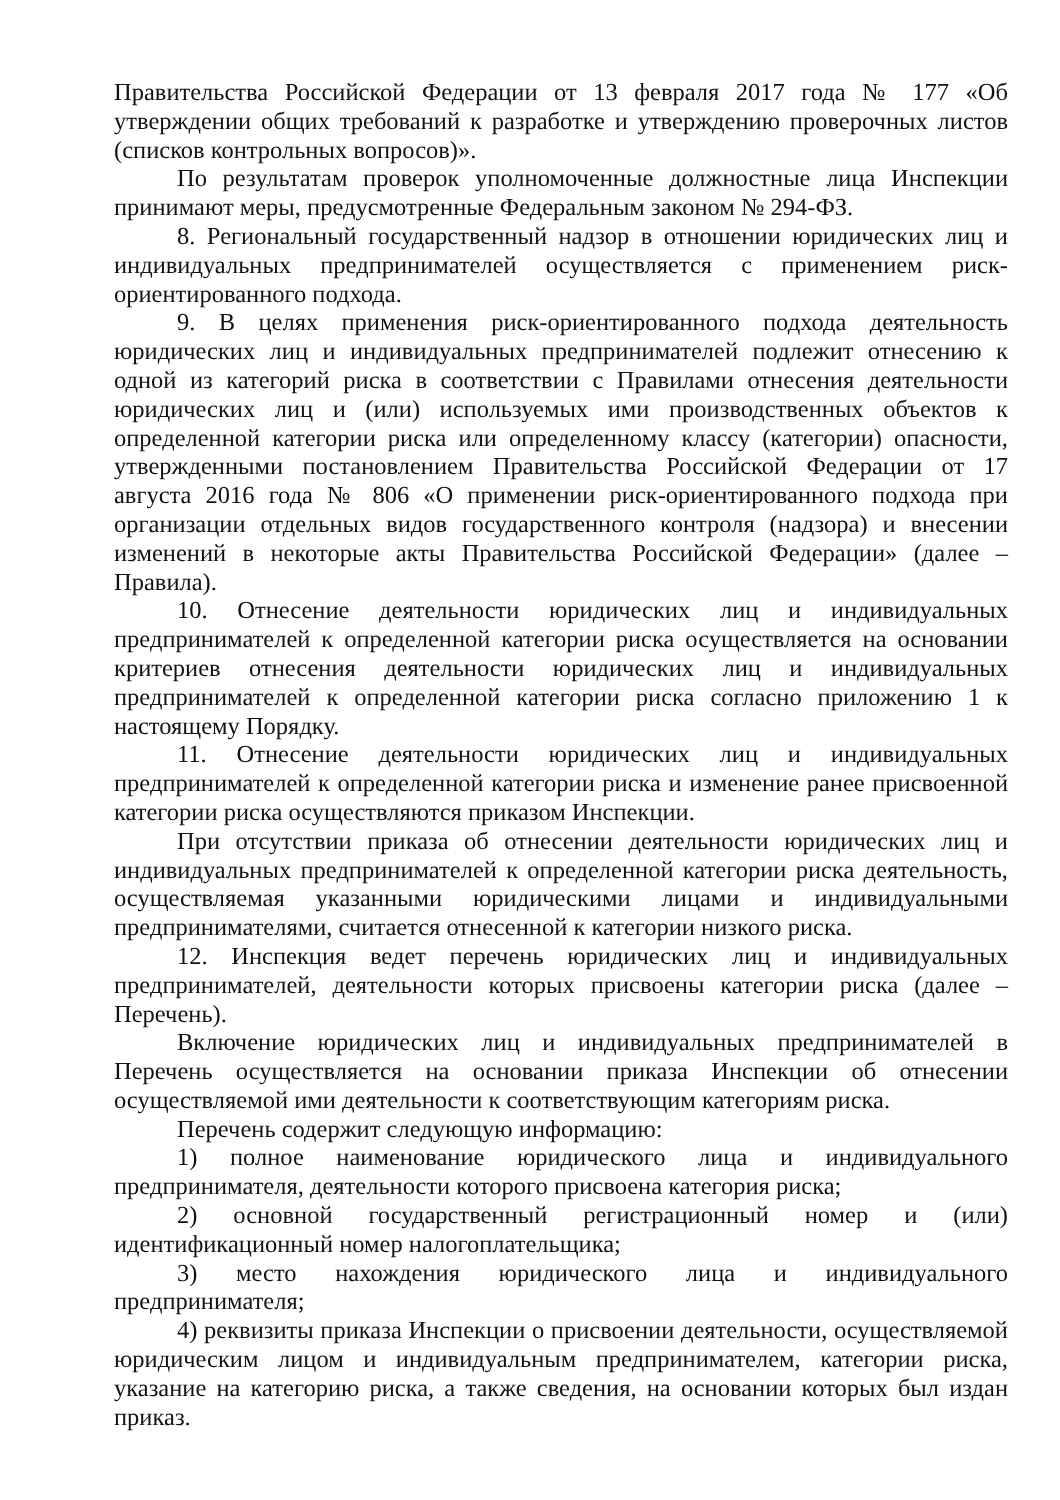Правительства Российской Федерации от 13 февраля 2017 года № 177 «Об утверждении общих требований к разработке и утверждению проверочных листов (списков контрольных вопросов)».
По результатам проверок уполномоченные должностные лица Инспекции принимают меры, предусмотренные Федеральным законом № 294-ФЗ.
8. Региональный государственный надзор в отношении юридических лиц и индивидуальных предпринимателей осуществляется с применением риск-ориентированного подхода.
9. В целях применения риск-ориентированного подхода деятельность юридических лиц и индивидуальных предпринимателей подлежит отнесению к одной из категорий риска в соответствии с Правилами отнесения деятельности юридических лиц и (или) используемых ими производственных объектов к определенной категории риска или определенному классу (категории) опасности, утвержденными постановлением Правительства Российской Федерации от 17 августа 2016 года № 806 «О применении риск-ориентированного подхода при организации отдельных видов государственного контроля (надзора) и внесении изменений в некоторые акты Правительства Российской Федерации» (далее – Правила).
10. Отнесение деятельности юридических лиц и индивидуальных предпринимателей к определенной категории риска осуществляется на основании критериев отнесения деятельности юридических лиц и индивидуальных предпринимателей к определенной категории риска согласно приложению 1 к настоящему Порядку.
11. Отнесение деятельности юридических лиц и индивидуальных предпринимателей к определенной категории риска и изменение ранее присвоенной категории риска осуществляются приказом Инспекции.
При отсутствии приказа об отнесении деятельности юридических лиц и индивидуальных предпринимателей к определенной категории риска деятельность, осуществляемая указанными юридическими лицами и индивидуальными предпринимателями, считается отнесенной к категории низкого риска.
12. Инспекция ведет перечень юридических лиц и индивидуальных предпринимателей, деятельности которых присвоены категории риска (далее – Перечень).
Включение юридических лиц и индивидуальных предпринимателей в Перечень осуществляется на основании приказа Инспекции об отнесении осуществляемой ими деятельности к соответствующим категориям риска.
Перечень содержит следующую информацию:
1) полное наименование юридического лица и индивидуального предпринимателя, деятельности которого присвоена категория риска;
2) основной государственный регистрационный номер и (или) идентификационный номер налогоплательщика;
3) место нахождения юридического лица и индивидуального предпринимателя;
4) реквизиты приказа Инспекции о присвоении деятельности, осуществляемой юридическим лицом и индивидуальным предпринимателем, категории риска, указание на категорию риска, а также сведения, на основании которых был издан приказ.